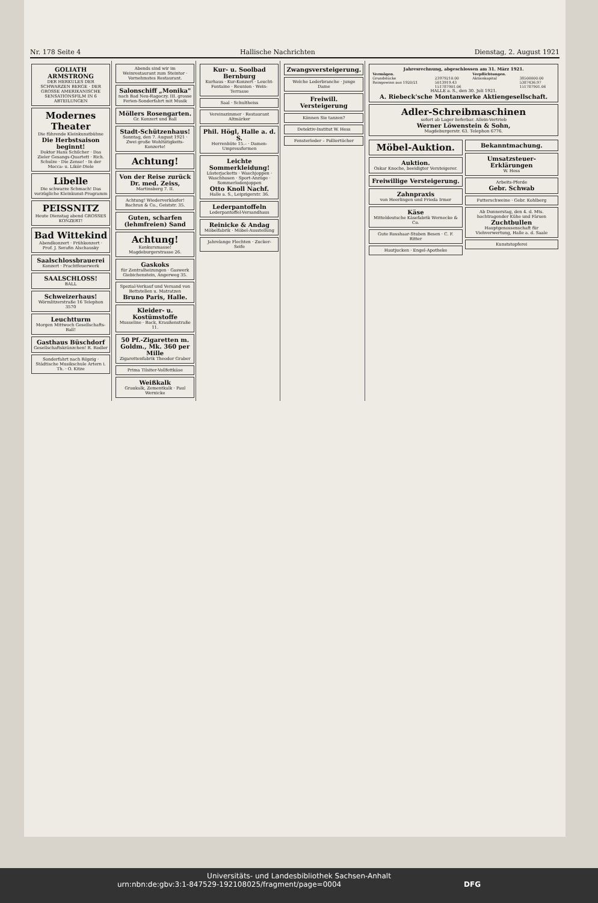Nr. 178 Seite 4 Hallische Nachrichten Dienstag, 2. August 1921
GOLIATH ARMSTRONG
DER HERKULES DER SCHWARZEN BERGE · DER GROSSE AMERIKANISCHE SENSATIONSFILM IN 6 ABTEILUNGEN
Modernes Theater
Die führende Kleinkunstbühne
Die Herbstsaison beginnt!
Doktor Hans Schilcher · Das Zieler Gesangs-Quartett · Rich. Schulze · Die Zense! · In der Mocca- u. Likör-Diele
Libelle
Die schwarze Schmach! Das vorzügliche Kleinkunst-Programm
PEISSNITZ
Heute Dienstag abend GROSSES KONZERT!
Bad Wittekind
Abendkonzert · Frühkonzert · Prof. J. Serafin Alschausky
Saalschlossbrauerei
Konzert · Prachtfeuerwerk
SAALSCHLOSS!
BALL
Schweizerhaus!
Wörmlitzerstraße 16 Telephon 3570
Leuchtturm
Morgen Mittwoch Gesellschafts-Ball!
Gasthaus Büschdorf
Gesellschaftskränzchen! R. Rodler
Sonderfahrt nach Röpzig · Städtische Musikschule Artern i. Th. · O. Kitze
Abends sind wir im Weinrestaurant zum Steintor · Vornehmstes Restaurant.
Salonschiff „Monika"
nach Bad Neu-Ragoczy. III. grosse Ferien-Sonderfahrt mit Musik
Möllers Rosengarten.
Gr. Konzert und Ball
Stadt-Schützenhaus!
Sonntag, den 7. August 1921 · Zwei große Wohltätigkeits-Konzerte!
Achtung!
Von der Reise zurück Dr. med. Zeiss,
Martinsberg 7. II.
Achtung! Wiederverkäufer! Bachran & Co., Geiststr. 35.
Guten, scharfen (lehmfreien) Sand
Achtung!
Konkursmasse! Magdeburgerstrasse 26.
Gaskoks
für Zentralheizungen · Gaswerk Giebichenstein, Angerweg 35.
Spezial-Verkauf und Versand von Bettstellen u. Matratzen
Bruno Paris, Halle.
Kleider- u. Kostümstoffe
Musseline · Back, Kraußenstraße 11.
50 Pf.-Zigaretten m. Goldm., Mk. 360 per Mille
Zigarettenfabrik Theodor Graber
Prima Tilsiter-Vollfettkäse
Weißkalk
Graukalk, Zementkalk · Paul Wernicke
Kur- u. Soolbad Bernburg
Kurhaus · Kur-Konzert · Leucht-Fontaine · Reunion · Wein-Terrasse
Saal · Schultheiss
Vereinszimmer · Restaurant Altmärker
Phil. Högl, Halle a. d. S.
Herrenhüte 15.– · Damen-Umpressformen
Leichte Sommerkleidung!
Lüsterjacketts · Waschjoppen · Waschhosen · Sport-Anzüge · Sommerlodenjoppen
Otto Knoll Nachf.
Halle a. S., Leipzigerstr. 36.
Lederpantoffeln
Lederpantoffel-Versandhaus
Reinicke & Andag
Möbelfabrik · Möbel-Ausstellung
Jahrelange Flechten · Zucker-Seife
Zwangsversteigerung.
Welche Lederbranche · junge Dame
Freiwill. Versteigerung
Können Sie tanzen?
Detektiv-Institut W. Hess
Fensterleder – Polliertücher
Jahresrechnung, abgeschlossen am 31. März 1921.
| Vermögen. | | Verpflichtungen. | |
| --- | --- | --- | --- |
| Grundstücke | 23979210.00 | Aktienkapital | 38500000.00 |
| Reingewinn aus 1920/21 | 5013919.43 | | 5387436.97 |
| | 151787901.06 | | 151787901.06 |
HALLE a. S., den 30. Juli 1921.
A. Riebeck'sche Montanwerke Aktiengesellschaft.
Adler-Schreibmaschinen
sofort ab Lager lieferbar. Allein-Vertrieb
Werner Löwenstein & Sohn,
Magdeburgerstr. 63. Telephon 6776.
Möbel-Auktion.
Auktion.
Oskar Knoche, beeidigter Versteigerer.
Freiwillige Versteigerung.
Zahnpraxis
von Heerlingen und Frieda Irmer
Käse
Mitteldeutsche Käsefabrik Wernecke & Co.
Gute Rosshaar-Stuben Besen · C. F. Ritter
Hautjucken · Engel-Apotheke
Bekanntmachung.
Umsatzsteuer-Erklärungen
W. Hess
Arbeits-Pferde
Gebr. Schwab
Futterschweine · Gebr. Kohlberg
Ab Donnerstag, den 4. d. Mts. hochtragender Kühe und Färsen
Zuchtbullen
Hauptgenossenschaft für Viehverwertung, Halle a. d. Saale
Kunststopferei
Universitäts- und Landesbibliothek Sachsen-Anhalt
urn:nbn:de:gbv:3:1-847529-192108025/fragment/page=0004 DFG